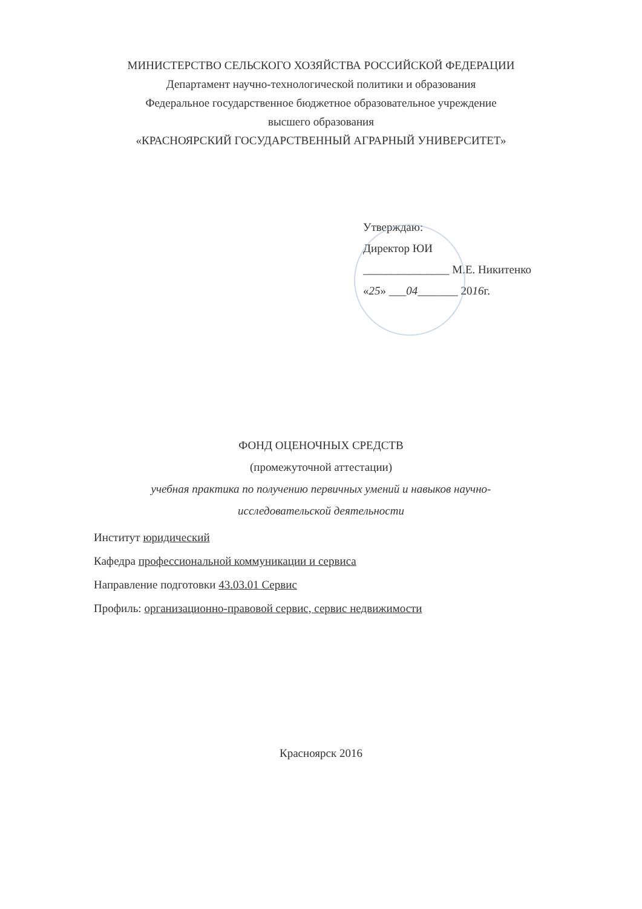МИНИСТЕРСТВО СЕЛЬСКОГО ХОЗЯЙСТВА РОССИЙСКОЙ ФЕДЕРАЦИИ
Департамент научно-технологической политики и образования
Федеральное государственное бюджетное образовательное учреждение
высшего образования
«КРАСНОЯРСКИЙ ГОСУДАРСТВЕННЫЙ АГРАРНЫЙ УНИВЕРСИТЕТ»
Утверждаю:
Директор ЮИ
_______________ М.Е. Никитенко
«25» ___04_______ 2016г.
ФОНД ОЦЕНОЧНЫХ СРЕДСТВ
(промежуточной аттестации)
учебная практика по получению первичных умений и навыков научно-
исследовательской деятельности
Институт юридический
Кафедра профессиональной коммуникации и сервиса
Направление подготовки 43.03.01 Сервис
Профиль: организационно-правовой сервис, сервис недвижимости
Красноярск 2016